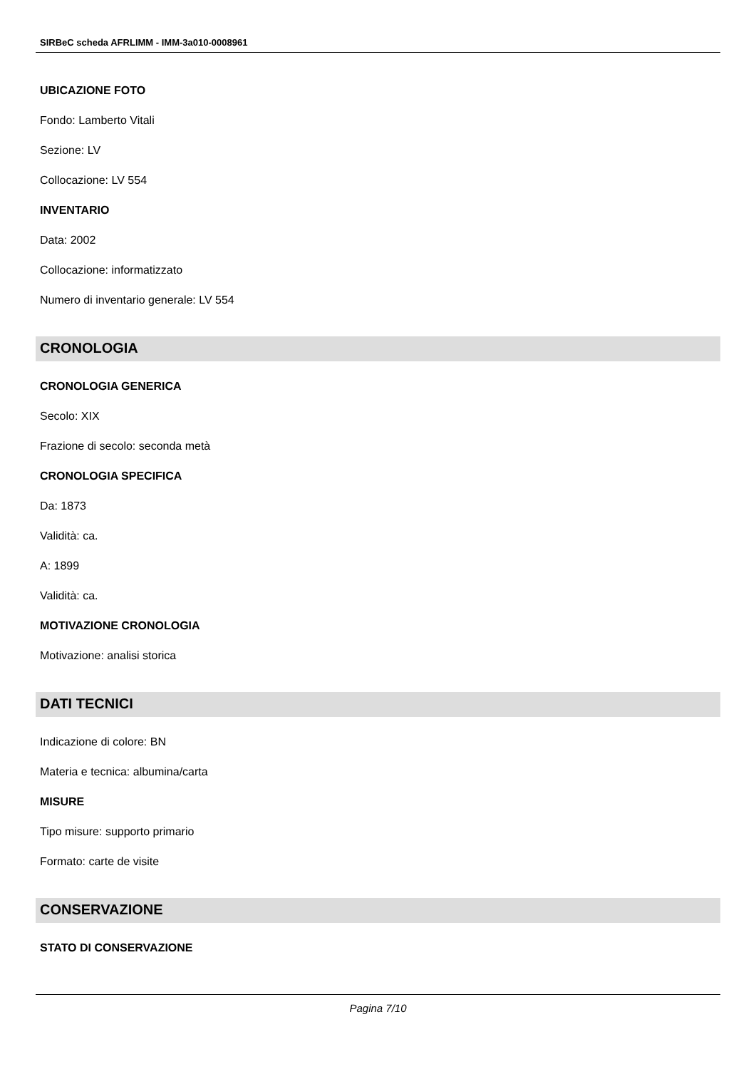SIRBeC scheda AFRLIMM - IMM-3a010-0008961
UBICAZIONE FOTO
Fondo: Lamberto Vitali
Sezione: LV
Collocazione: LV 554
INVENTARIO
Data: 2002
Collocazione: informatizzato
Numero di inventario generale: LV 554
CRONOLOGIA
CRONOLOGIA GENERICA
Secolo: XIX
Frazione di secolo: seconda metà
CRONOLOGIA SPECIFICA
Da: 1873
Validità: ca.
A: 1899
Validità: ca.
MOTIVAZIONE CRONOLOGIA
Motivazione: analisi storica
DATI TECNICI
Indicazione di colore: BN
Materia e tecnica: albumina/carta
MISURE
Tipo misure: supporto primario
Formato: carte de visite
CONSERVAZIONE
STATO DI CONSERVAZIONE
Pagina 7/10